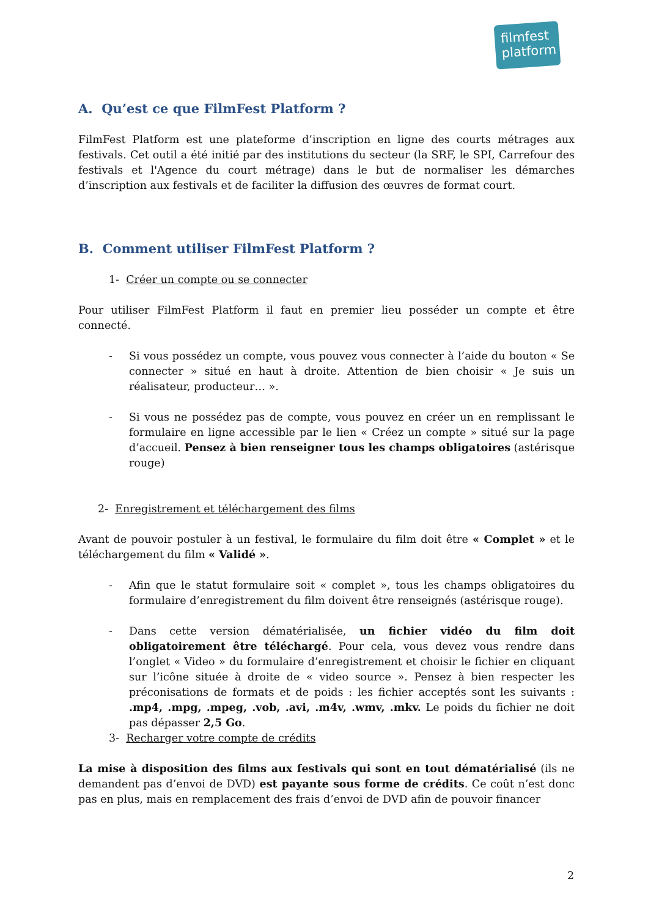filmfest
platform
A. Qu’est ce que FilmFest Platform ?
FilmFest Platform est une plateforme d’inscription en ligne des courts métrages aux festivals. Cet outil a été initié par des institutions du secteur (la SRF, le SPI, Carrefour des festivals et l'Agence du court métrage) dans le but de normaliser les démarches d’inscription aux festivals et de faciliter la diffusion des œuvres de format court.
B. Comment utiliser FilmFest Platform ?
1- Créer un compte ou se connecter
Pour utiliser FilmFest Platform il faut en premier lieu posséder un compte et être connecté.
- Si vous possédez un compte, vous pouvez vous connecter à l’aide du bouton « Se connecter » situé en haut à droite. Attention de bien choisir « Je suis un réalisateur, producteur… ».
- Si vous ne possédez pas de compte, vous pouvez en créer un en remplissant le formulaire en ligne accessible par le lien « Créez un compte » situé sur la page d’accueil. Pensez à bien renseigner tous les champs obligatoires (astérisque rouge)
2- Enregistrement et téléchargement des films
Avant de pouvoir postuler à un festival, le formulaire du film doit être « Complet » et le téléchargement du film « Validé ».
- Afin que le statut formulaire soit « complet », tous les champs obligatoires du formulaire d’enregistrement du film doivent être renseignés (astérisque rouge).
- Dans cette version dématérialisée, un fichier vidéo du film doit obligatoirement être téléchargé. Pour cela, vous devez vous rendre dans l’onglet « Video » du formulaire d’enregistrement et choisir le fichier en cliquant sur l’icône située à droite de « video source ». Pensez à bien respecter les préconisations de formats et de poids : les fichier acceptés sont les suivants : .mp4, .mpg, .mpeg, .vob, .avi, .m4v, .wmv, .mkv. Le poids du fichier ne doit pas dépasser 2,5 Go.
3- Recharger votre compte de crédits
La mise à disposition des films aux festivals qui sont en tout dématérialisé (ils ne demandent pas d’envoi de DVD) est payante sous forme de crédits. Ce coût n’est donc pas en plus, mais en remplacement des frais d’envoi de DVD afin de pouvoir financer
2